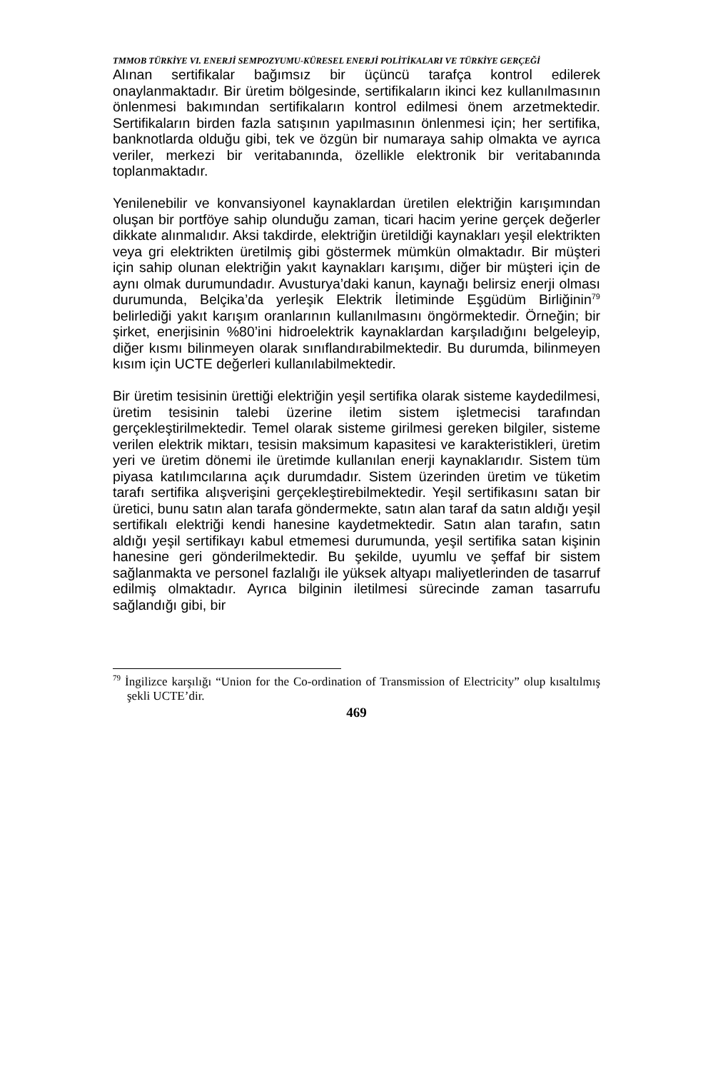TMMOB TÜRKİYE VI. ENERJİ SEMPOZYUMU-KÜRESEL ENERJİ POLİTİKALARI VE TÜRKİYE GERÇEĞİ
Alınan sertifikalar bağımsız bir üçüncü tarafça kontrol edilerek onaylanmaktadır. Bir üretim bölgesinde, sertifikaların ikinci kez kullanılmasının önlenmesi bakımından sertifikaların kontrol edilmesi önem arzetmektedir. Sertifikaların birden fazla satışının yapılmasının önlenmesi için; her sertifika, banknotlarda olduğu gibi, tek ve özgün bir numaraya sahip olmakta ve ayrıca veriler, merkezi bir veritabanında, özellikle elektronik bir veritabanında toplanmaktadır.
Yenilenebilir ve konvansiyonel kaynaklardan üretilen elektriğin karışımından oluşan bir portföye sahip olunduğu zaman, ticari hacim yerine gerçek değerler dikkate alınmalıdır. Aksi takdirde, elektriğin üretildiği kaynakları yeşil elektrikten veya gri elektrikten üretilmiş gibi göstermek mümkün olmaktadır. Bir müşteri için sahip olunan elektriğin yakıt kaynakları karışımı, diğer bir müşteri için de aynı olmak durumundadır. Avusturya’daki kanun, kaynağı belirsiz enerji olması durumunda, Belçika’da yerleşik Elektrik İletiminde Eşgüdüm Birliğinin<sup>79</sup> belirlediği yakıt karışım oranlarının kullanılmasını öngörmektedir. Örneğin; bir şirket, enerjisinin %80’ini hidroelektrik kaynaklardan karşıladığını belgeleyip, diğer kısmı bilinmeyen olarak sınıflandırabilmektedir. Bu durumda, bilinmeyen kısım için UCTE değerleri kullanılabilmektedir.
Bir üretim tesisinin ürettiği elektriğin yeşil sertifika olarak sisteme kaydedilmesi, üretim tesisinin talebi üzerine iletim sistem işletmecisi tarafından gerçekleştirilmektedir. Temel olarak sisteme girilmesi gereken bilgiler, sisteme verilen elektrik miktarı, tesisin maksimum kapasitesi ve karakteristikleri, üretim yeri ve üretim dönemi ile üretimde kullanılan enerji kaynaklarıdır. Sistem tüm piyasa katılımcılarına açık durumdadır. Sistem üzerinden üretim ve tüketim tarafı sertifika alışverişini gerçekleştirebilmektedir. Yeşil sertifikasını satan bir üretici, bunu satın alan tarafa göndermekte, satın alan taraf da satın aldığı yeşil sertifikalı elektriği kendi hanesine kaydetmektedir. Satın alan tarafın, satın aldığı yeşil sertifikayı kabul etmemesi durumunda, yeşil sertifika satan kişinin hanesine geri gönderilmektedir. Bu şekilde, uyumlu ve şeffaf bir sistem sağlanmakta ve personel fazlalığı ile yüksek altyapı maliyetlerinden de tasarruf edilmiş olmaktadır. Ayrıca bilginin iletilmesi sürecinde zaman tasarrufu sağlandığı gibi, bir
<sup>79</sup> İngilizce karşılığı “Union for the Co-ordination of Transmission of Electricity” olup kısaltılmış şekli UCTE’dir.
469